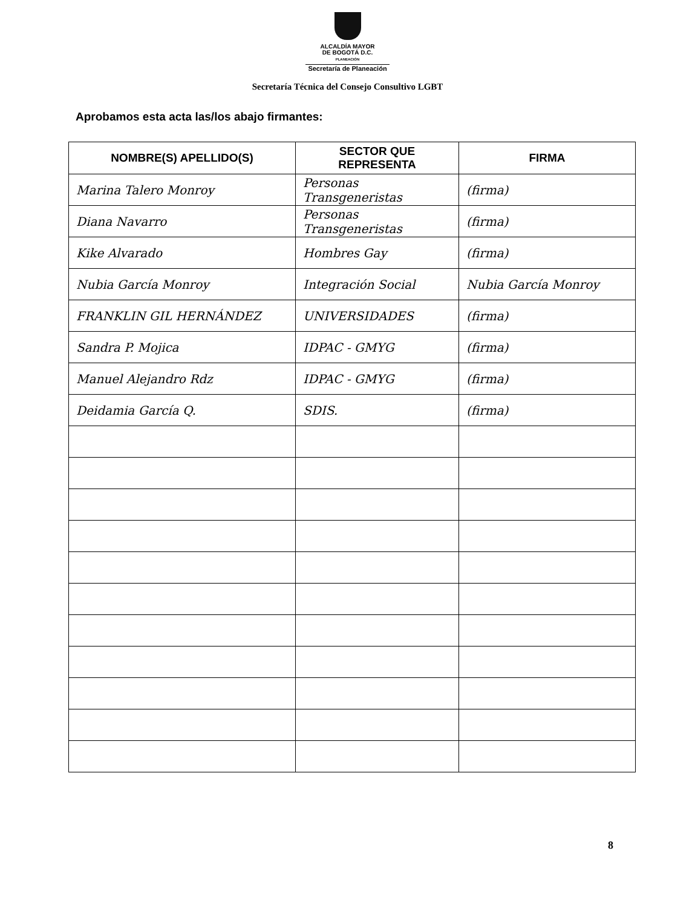ALCALDÍA MAYOR
DE BOGOTÁ D.C.
PLANEACIÓN
Secretaría de Planeación
Secretaría Técnica del Consejo Consultivo LGBT
Aprobamos esta acta las/los abajo firmantes:
| NOMBRE(S) APELLIDO(S) | SECTOR QUE REPRESENTA | FIRMA |
| --- | --- | --- |
| Marina Talero Monroy | Personas Transgeneristas | (firma) |
| Diana Navarro | Personas Transgeneristas | (firma) |
| Kike Alvarado | Hombres Gay | (firma) |
| Nubia García Monroy | Integración Social | Nubia García Monroy |
| FRANKLIN GIL HERNÁNDEZ | UNIVERSIDADES | (firma) |
| Sandra P. Mojica | IDPAC - GMYG | (firma) |
| Manuel Alejandro Rdz | IDPAC - GMYG | (firma) |
| Deidamia García Q. | SDIS. | (firma) |
8